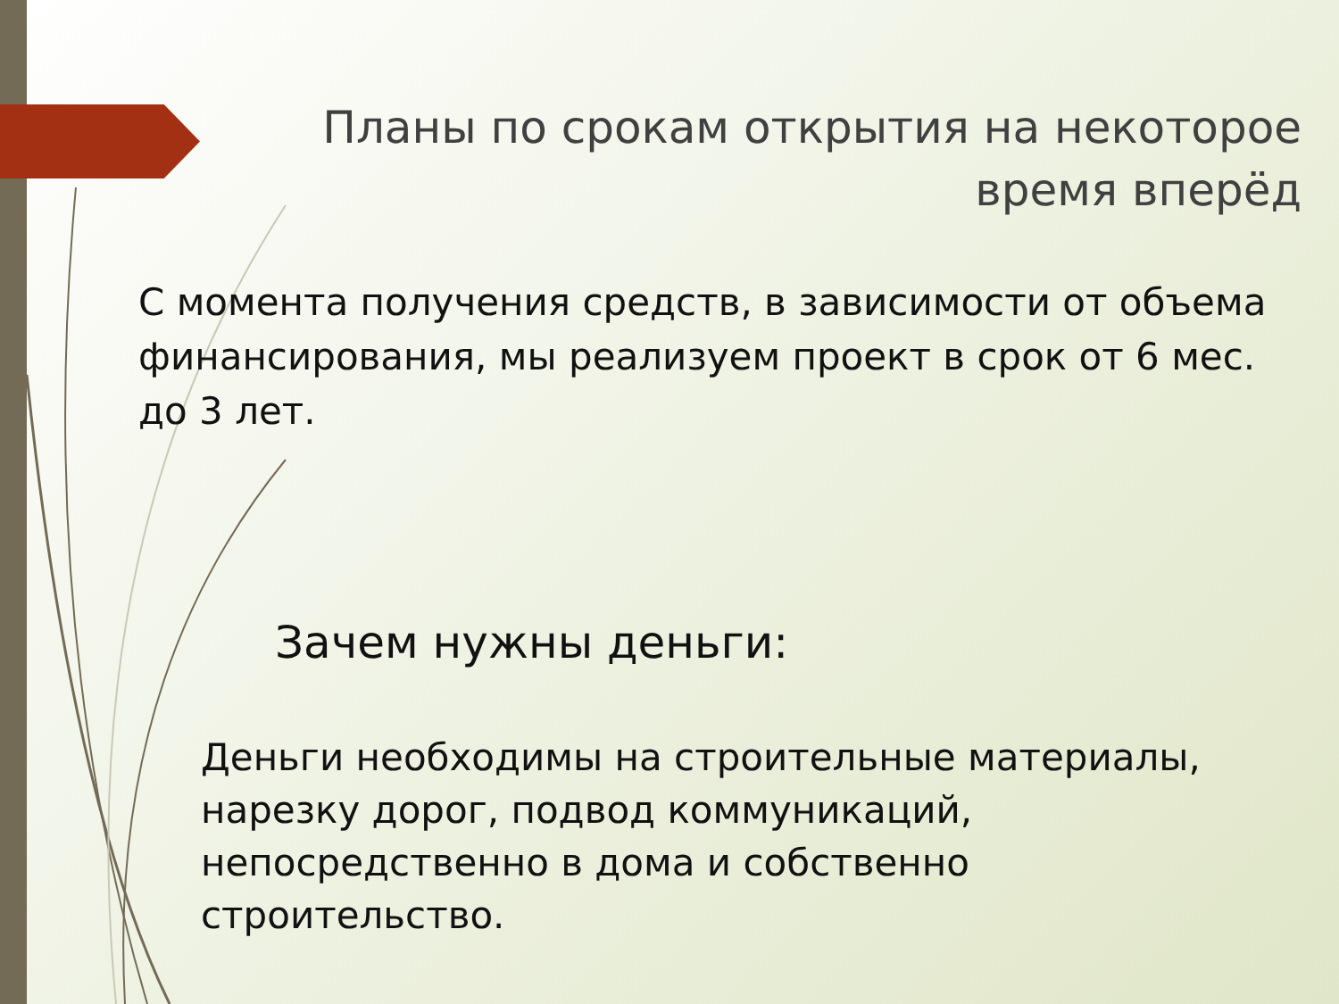Планы по срокам открытия на некоторое время вперёд
С момента получения средств, в зависимости от объема финансирования, мы реализуем проект в срок от 6 мес. до 3 лет.
Зачем нужны деньги:
Деньги необходимы на строительные материалы, нарезку дорог, подвод коммуникаций, непосредственно в дома и собственно строительство.